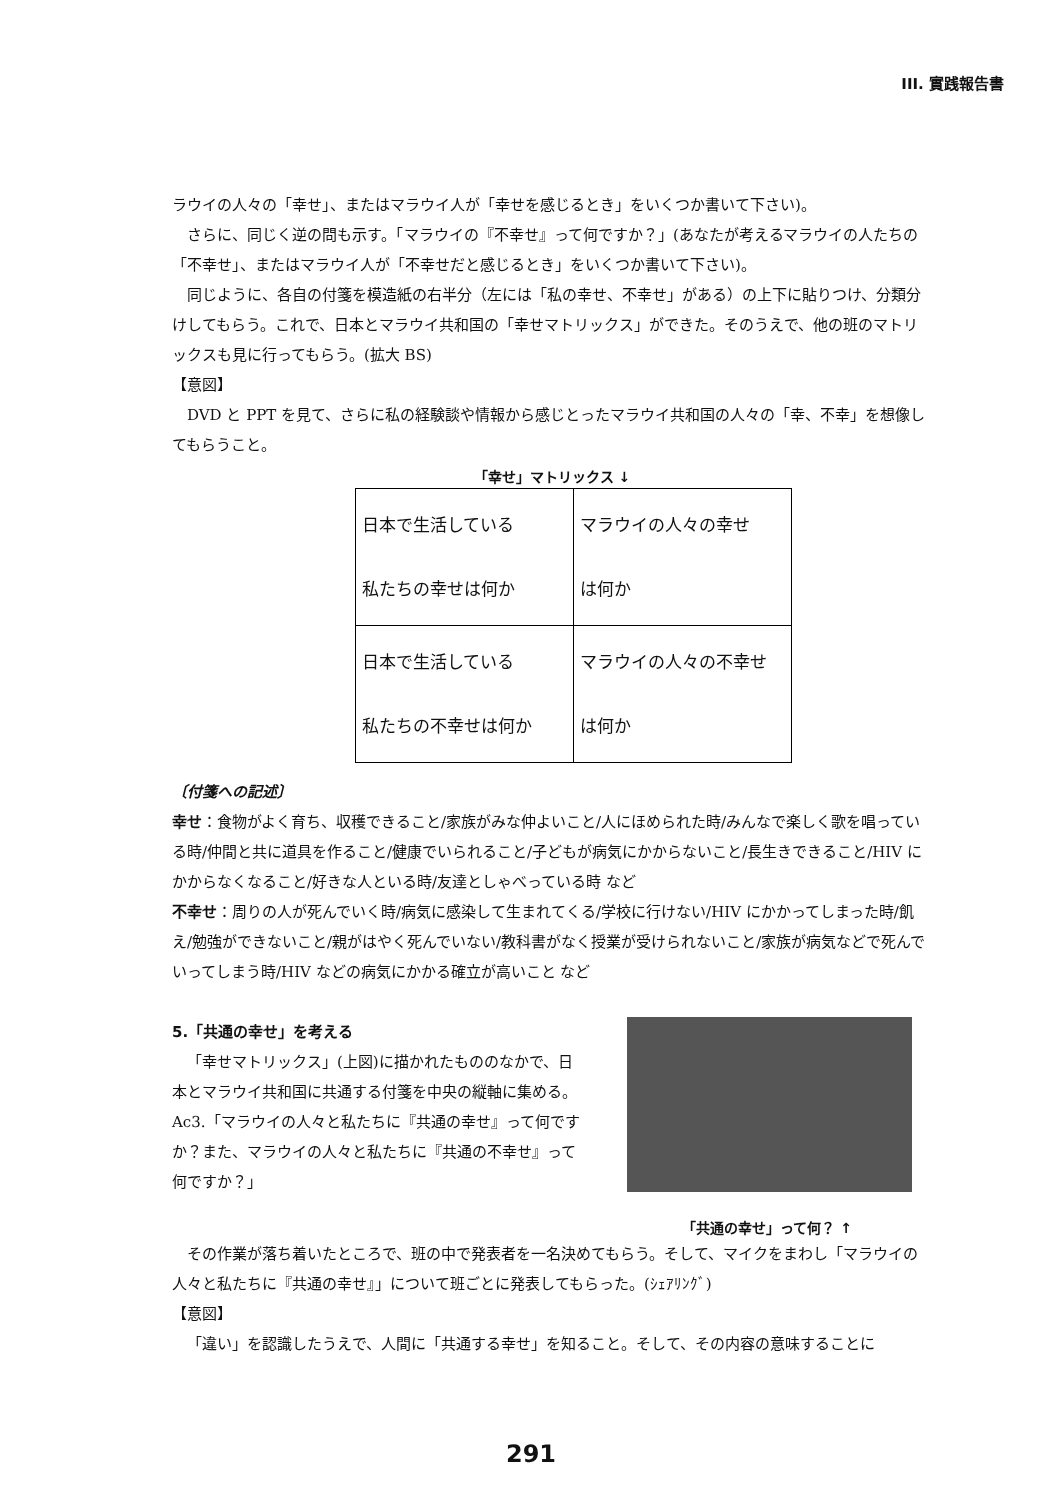III. 實践報告書
ラウイの人々の「幸せ」、またはマラウイ人が「幸せを感じるとき」をいくつか書いて下さい)。
さらに、同じく逆の問も示す。「マラウイの『不幸せ』って何ですか？」(あなたが考えるマラウイの人たちの「不幸せ」、またはマラウイ人が「不幸せだと感じるとき」をいくつか書いて下さい)。
同じように、各自の付箋を模造紙の右半分（左には「私の幸せ、不幸せ」がある）の上下に貼りつけ、分類分けしてもらう。これで、日本とマラウイ共和国の「幸せマトリックス」ができた。そのうえで、他の班のマトリックスも見に行ってもらう。(拡大 BS)
【意図】
DVD と PPT を見て、さらに私の経験談や情報から感じとったマラウイ共和国の人々の「幸、不幸」を想像してもらうこと。
「幸せ」マトリックス ↓
| 日本で生活している 私たちの幸せは何か | マラウイの人々の幸せ は何か |
| 日本で生活している 私たちの不幸せは何か | マラウイの人々の不幸せ は何か |
〔付箋への記述〕
幸せ：食物がよく育ち、収穫できること/家族がみな仲よいこと/人にほめられた時/みんなで楽しく歌を唱っている時/仲間と共に道具を作ること/健康でいられること/子どもが病気にかからないこと/長生きできること/HIV にかからなくなること/好きな人といる時/友達としゃべっている時 など
不幸せ：周りの人が死んでいく時/病気に感染して生まれてくる/学校に行けない/HIV にかかってしまった時/飢え/勉強ができないこと/親がはやく死んでいない/教科書がなく授業が受けられないこと/家族が病気などで死んでいってしまう時/HIV などの病気にかかる確立が高いこと など
5.「共通の幸せ」を考える
「幸せマトリックス」(上図)に描かれたもののなかで、日本とマラウイ共和国に共通する付箋を中央の縦軸に集める。Ac3.「マラウイの人々と私たちに『共通の幸せ』って何ですか？また、マラウイの人々と私たちに『共通の不幸せ』って何ですか？」
「共通の幸せ」って何？ ↑
その作業が落ち着いたところで、班の中で発表者を一名決めてもらう。そして、マイクをまわし「マラウイの人々と私たちに『共通の幸せ』」について班ごとに発表してもらった。(ｼｪｱﾘﾝｸﾞ)
【意図】
「違い」を認識したうえで、人間に「共通する幸せ」を知ること。そして、その内容の意味することに
291